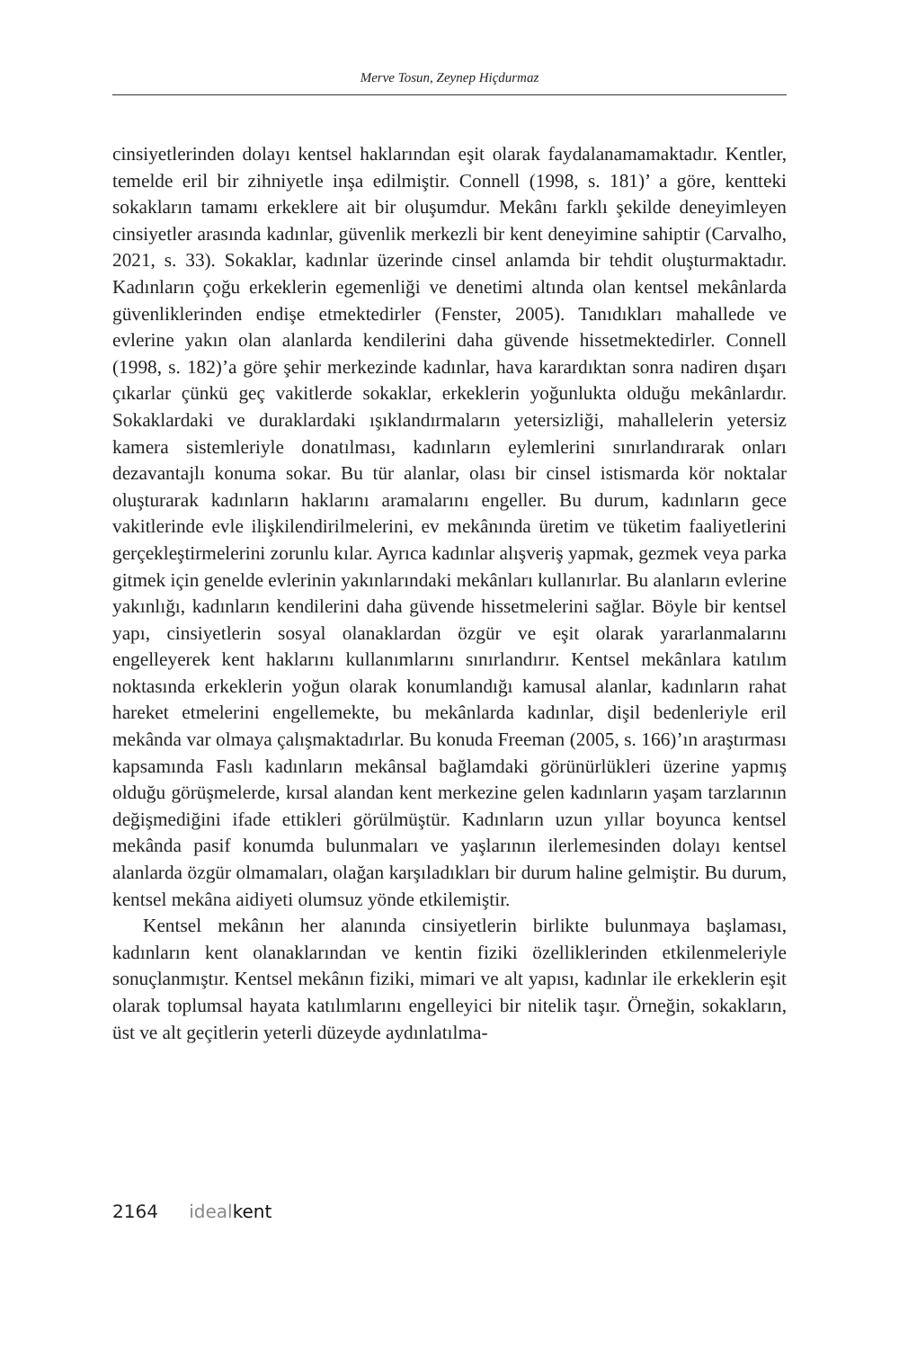Merve Tosun, Zeynep Hiçdurmaz
cinsiyetlerinden dolayı kentsel haklarından eşit olarak faydalanamamaktadır. Kentler, temelde eril bir zihniyetle inşa edilmiştir. Connell (1998, s. 181)’ a göre, kentteki sokakların tamamı erkeklere ait bir oluşumdur. Mekânı farklı şekilde deneyimleyen cinsiyetler arasında kadınlar, güvenlik merkezli bir kent deneyimine sahiptir (Carvalho, 2021, s. 33). Sokaklar, kadınlar üzerinde cinsel anlamda bir tehdit oluşturmaktadır. Kadınların çoğu erkeklerin egemenliği ve denetimi altında olan kentsel mekânlarda güvenliklerinden endişe etmektedirler (Fenster, 2005). Tanıdıkları mahallede ve evlerine yakın olan alanlarda kendilerini daha güvende hissetmektedirler. Connell (1998, s. 182)’a göre şehir merkezinde kadınlar, hava karardıktan sonra nadiren dışarı çıkarlar çünkü geç vakitlerde sokaklar, erkeklerin yoğunlukta olduğu mekânlardır. Sokaklardaki ve duraklardaki ışıklandırmaların yetersizliği, mahallelerin yetersiz kamera sistemleriyle donatılması, kadınların eylemlerini sınırlandırarak onları dezavantajlı konuma sokar. Bu tür alanlar, olası bir cinsel istismarda kör noktalar oluşturarak kadınların haklarını aramalarını engeller. Bu durum, kadınların gece vakitlerinde evle ilişkilendirilmelerini, ev mekânında üretim ve tüketim faaliyetlerini gerçekleştirmelerini zorunlu kılar. Ayrıca kadınlar alışveriş yapmak, gezmek veya parka gitmek için genelde evlerinin yakınlarındaki mekânları kullanırlar. Bu alanların evlerine yakınlığı, kadınların kendilerini daha güvende hissetmelerini sağlar. Böyle bir kentsel yapı, cinsiyetlerin sosyal olanaklardan özgür ve eşit olarak yararlanmalarını engelleyerek kent haklarını kullanımlarını sınırlandırır. Kentsel mekânlara katılım noktasında erkeklerin yoğun olarak konumlandığı kamusal alanlar, kadınların rahat hareket etmelerini engellemekte, bu mekânlarda kadınlar, dişil bedenleriyle eril mekânda var olmaya çalışmaktadırlar. Bu konuda Freeman (2005, s. 166)’ın araştırması kapsamında Faslı kadınların mekânsal bağlamdaki görünürlükleri üzerine yapmış olduğu görüşmelerde, kırsal alandan kent merkezine gelen kadınların yaşam tarzlarının değişmediğini ifade ettikleri görülmüştür. Kadınların uzun yıllar boyunca kentsel mekânda pasif konumda bulunmaları ve yaşlarının ilerlemesinden dolayı kentsel alanlarda özgür olmamaları, olağan karşıladıkları bir durum haline gelmiştir. Bu durum, kentsel mekâna aidiyeti olumsuz yönde etkilemiştir.
Kentsel mekânın her alanında cinsiyetlerin birlikte bulunmaya başlaması, kadınların kent olanaklarından ve kentin fiziki özelliklerinden etkilenmeleriyle sonuçlanmıştır. Kentsel mekânın fiziki, mimari ve alt yapısı, kadınlar ile erkeklerin eşit olarak toplumsal hayata katılımlarını engelleyici bir nitelik taşır. Örneğin, sokakların, üst ve alt geçitlerin yeterli düzeyde aydınlatılma-
2164 ideal kent